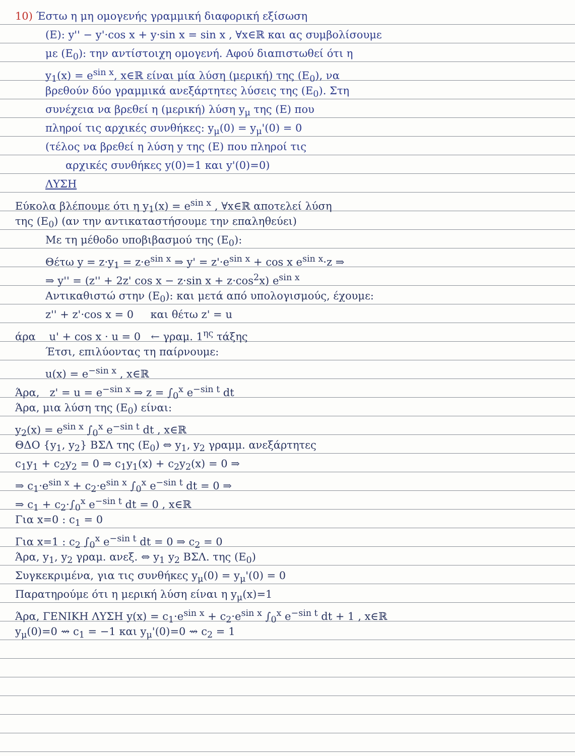10) Έστω η μη ομογενής γραμμική διαφορική εξίσωση
(E): y'' − y'·cos x + y·sin x = sin x , ∀x∈ℝ και ας συμβολίσουμε
με (E<sub>0</sub>): την αντίστοιχη ομογενή. Αφού διαπιστωθεί ότι η
y<sub>1</sub>(x) = e<sup>sin x</sup>, x∈ℝ είναι μία λύση (μερική) της (E<sub>0</sub>), να
βρεθούν δύο γραμμικά ανεξάρτητες λύσεις της (E<sub>0</sub>). Στη
συνέχεια να βρεθεί η (μερική) λύση y<sub>μ</sub> της (E) που
πληροί τις αρχικές συνθήκες: y<sub>μ</sub>(0) = y<sub>μ</sub>'(0) = 0
(τέλος να βρεθεί η λύση y της (E) που πληροί τις
αρχικές συνθήκες y(0)=1 και y'(0)=0)
ΛΥΣΗ
Εύκολα βλέπουμε ότι η y<sub>1</sub>(x) = e<sup>sin x</sup> , ∀x∈ℝ αποτελεί λύση
της (E<sub>0</sub>) (αν την αντικαταστήσουμε την επαληθεύει)
Με τη μέθοδο υποβιβασμού της (E<sub>0</sub>):
Θέτω y = z·y<sub>1</sub> = z·e<sup>sin x</sup> ⇒ y' = z'·e<sup>sin x</sup> + cos x e<sup>sin x</sup>·z ⇒
⇒ y'' = (z'' + 2z' cos x − z·sin x + z·cos<sup>2</sup>x) e<sup>sin x</sup>
Αντικαθιστώ στην (E<sub>0</sub>): και μετά από υπολογισμούς, έχουμε:
z'' + z'·cos x = 0 και θέτω z' = u
άρα u' + cos x · u = 0 ← γραμ. 1<sup>ης</sup> τάξης
Έτσι, επιλύοντας τη παίρνουμε:
u(x) = e<sup>−sin x</sup> , x∈ℝ
Άρα, z' = u = e<sup>−sin x</sup> ⇒ z = ∫<sub>0</sub><sup>x</sup> e<sup>−sin t</sup> dt
Άρα, μια λύση της (E<sub>0</sub>) είναι:
y<sub>2</sub>(x) = e<sup>sin x</sup> ∫<sub>0</sub><sup>x</sup> e<sup>−sin t</sup> dt , x∈ℝ
ΘΔΟ {y<sub>1</sub>, y<sub>2</sub>} ΒΣΛ της (E<sub>0</sub>) ⇔ y<sub>1</sub>, y<sub>2</sub> γραμμ. ανεξάρτητες
c<sub>1</sub>y<sub>1</sub> + c<sub>2</sub>y<sub>2</sub> = 0 ⇒ c<sub>1</sub>y<sub>1</sub>(x) + c<sub>2</sub>y<sub>2</sub>(x) = 0 ⇒
⇒ c<sub>1</sub>·e<sup>sin x</sup> + c<sub>2</sub>·e<sup>sin x</sup> ∫<sub>0</sub><sup>x</sup> e<sup>−sin t</sup> dt = 0 ⇒
⇒ c<sub>1</sub> + c<sub>2</sub>·∫<sub>0</sub><sup>x</sup> e<sup>−sin t</sup> dt = 0 , x∈ℝ
Για x=0 : c<sub>1</sub> = 0
Για x=1 : c<sub>2</sub> ∫<sub>0</sub><sup>x</sup> e<sup>−sin t</sup> dt = 0 ⇒ c<sub>2</sub> = 0
Άρα, y<sub>1</sub>, y<sub>2</sub> γραμ. ανεξ. ⇔ y<sub>1</sub> y<sub>2</sub> ΒΣΛ. της (E<sub>0</sub>)
Συγκεκριμένα, για τις συνθήκες y<sub>μ</sub>(0) = y<sub>μ</sub>'(0) = 0
Παρατηρούμε ότι η μερική λύση είναι η y<sub>μ</sub>(x)=1
Άρα, ΓΕΝΙΚΗ ΛΥΣΗ y(x) = c<sub>1</sub>·e<sup>sin x</sup> + c<sub>2</sub>·e<sup>sin x</sup> ∫<sub>0</sub><sup>x</sup> e<sup>−sin t</sup> dt + 1 , x∈ℝ
y<sub>μ</sub>(0)=0 ⇝ c<sub>1</sub> = −1 και y<sub>μ</sub>'(0)=0 ⇝ c<sub>2</sub> = 1